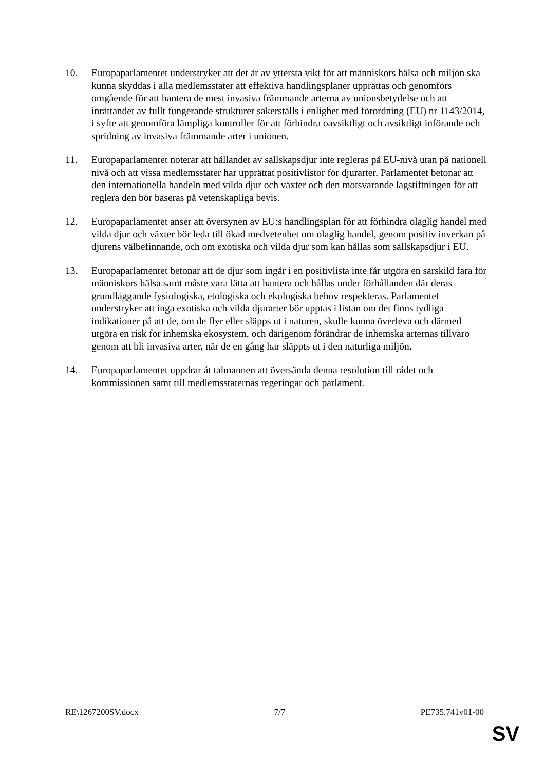10. Europaparlamentet understryker att det är av yttersta vikt för att människors hälsa och miljön ska kunna skyddas i alla medlemsstater att effektiva handlingsplaner upprättas och genomförs omgående för att hantera de mest invasiva främmande arterna av unionsbetydelse och att inrättandet av fullt fungerande strukturer säkerställs i enlighet med förordning (EU) nr 1143/2014, i syfte att genomföra lämpliga kontroller för att förhindra oavsiktligt och avsiktligt införande och spridning av invasiva främmande arter i unionen.
11. Europaparlamentet noterar att hållandet av sällskapsdjur inte regleras på EU-nivå utan på nationell nivå och att vissa medlemsstater har upprättat positivlistor för djurarter. Parlamentet betonar att den internationella handeln med vilda djur och växter och den motsvarande lagstiftningen för att reglera den bör baseras på vetenskapliga bevis.
12. Europaparlamentet anser att översynen av EU:s handlingsplan för att förhindra olaglig handel med vilda djur och växter bör leda till ökad medvetenhet om olaglig handel, genom positiv inverkan på djurens välbefinnande, och om exotiska och vilda djur som kan hållas som sällskapsdjur i EU.
13. Europaparlamentet betonar att de djur som ingår i en positivlista inte får utgöra en särskild fara för människors hälsa samt måste vara lätta att hantera och hållas under förhållanden där deras grundläggande fysiologiska, etologiska och ekologiska behov respekteras. Parlamentet understryker att inga exotiska och vilda djurarter bör upptas i listan om det finns tydliga indikationer på att de, om de flyr eller släpps ut i naturen, skulle kunna överleva och därmed utgöra en risk för inhemska ekosystem, och därigenom förändrar de inhemska arternas tillvaro genom att bli invasiva arter, när de en gång har släppts ut i den naturliga miljön.
14. Europaparlamentet uppdrar åt talmannen att översända denna resolution till rådet och kommissionen samt till medlemsstaternas regeringar och parlament.
RE\1267200SV.docx 7/7 PE735.741v01-00
SV